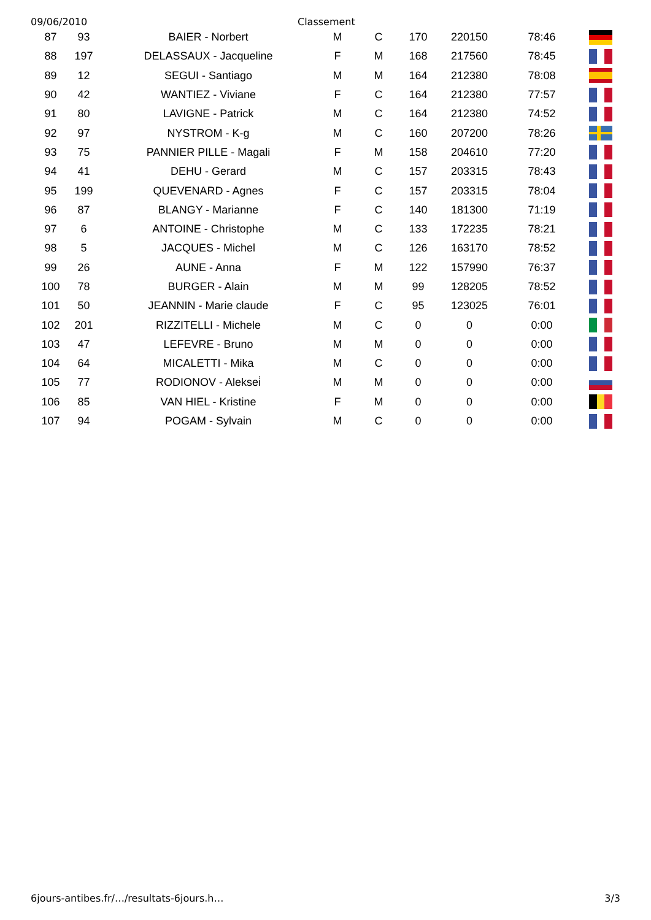09/06/2010 Classement
| 87 | 93 | BAIER - Norbert | M | C | 170 | 220150 | 78:46 | |
| 88 | 197 | DELASSAUX - Jacqueline | F | M | 168 | 217560 | 78:45 | |
| 89 | 12 | SEGUI - Santiago | M | M | 164 | 212380 | 78:08 | |
| 90 | 42 | WANTIEZ - Viviane | F | C | 164 | 212380 | 77:57 | |
| 91 | 80 | LAVIGNE - Patrick | M | C | 164 | 212380 | 74:52 | |
| 92 | 97 | NYSTROM - K-g | M | C | 160 | 207200 | 78:26 | |
| 93 | 75 | PANNIER PILLE - Magali | F | M | 158 | 204610 | 77:20 | |
| 94 | 41 | DEHU - Gerard | M | C | 157 | 203315 | 78:43 | |
| 95 | 199 | QUEVENARD - Agnes | F | C | 157 | 203315 | 78:04 | |
| 96 | 87 | BLANGY - Marianne | F | C | 140 | 181300 | 71:19 | |
| 97 | 6 | ANTOINE - Christophe | M | C | 133 | 172235 | 78:21 | |
| 98 | 5 | JACQUES - Michel | M | C | 126 | 163170 | 78:52 | |
| 99 | 26 | AUNE - Anna | F | M | 122 | 157990 | 76:37 | |
| 100 | 78 | BURGER - Alain | M | M | 99 | 128205 | 78:52 | |
| 101 | 50 | JEANNIN - Marie claude | F | C | 95 | 123025 | 76:01 | |
| 102 | 201 | RIZZITELLI - Michele | M | C | 0 | 0 | 0:00 | |
| 103 | 47 | LEFEVRE - Bruno | M | M | 0 | 0 | 0:00 | |
| 104 | 64 | MICALETTI - Mika | M | C | 0 | 0 | 0:00 | |
| 105 | 77 | RODIONOV - Aleksei̇ | M | M | 0 | 0 | 0:00 | |
| 106 | 85 | VAN HIEL - Kristine | F | M | 0 | 0 | 0:00 | |
| 107 | 94 | POGAM - Sylvain | M | C | 0 | 0 | 0:00 | |
6jours-antibes.fr/…/resultats-6jours.h… 3/3